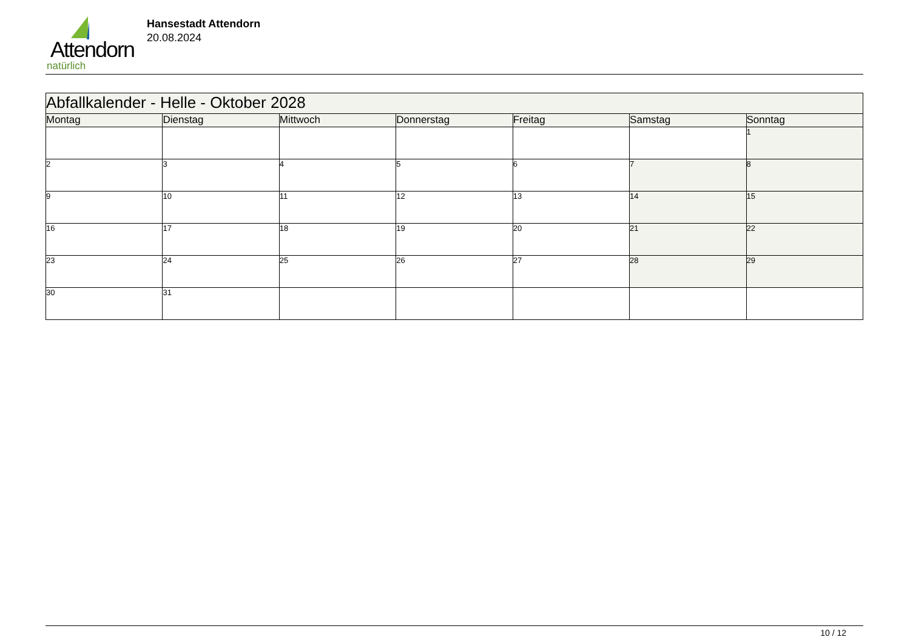Attendorn
natürlich
Hansestadt Attendorn
20.08.2024
| Abfallkalender - Helle - Oktober 2028 | | | | | | |
| Montag | Dienstag | Mittwoch | Donnerstag | Freitag | Samstag | Sonntag |
| | | | | | | 1 |
| 2 | 3 | 4 | 5 | 6 | 7 | 8 |
| 9 | 10 | 11 | 12 | 13 | 14 | 15 |
| 16 | 17 | 18 | 19 | 20 | 21 | 22 |
| 23 | 24 | 25 | 26 | 27 | 28 | 29 |
| 30 | 31 | | | | | |
10 / 12